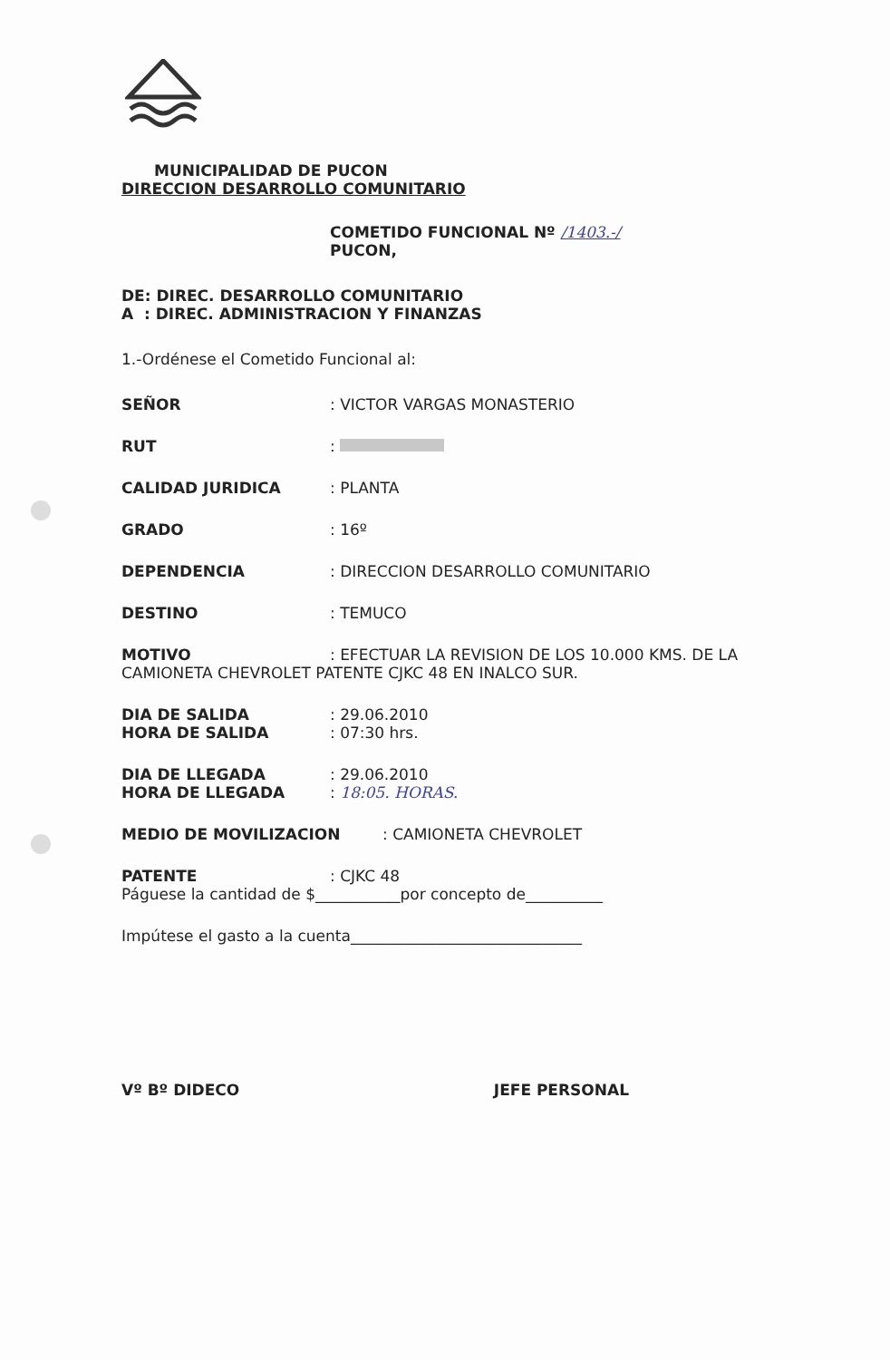MUNICIPALIDAD DE PUCON
DIRECCION DESARROLLO COMUNITARIO
COMETIDO FUNCIONAL Nº /1403.-/
PUCON,
DE: DIREC. DESARROLLO COMUNITARIO
A : DIREC. ADMINISTRACION Y FINANZAS
1.-Ordénese el Cometido Funcional al:
SEÑOR: VICTOR VARGAS MONASTERIO
RUT:
CALIDAD JURIDICA: PLANTA
GRADO: 16º
DEPENDENCIA: DIRECCION DESARROLLO COMUNITARIO
DESTINO: TEMUCO
MOTIVO: EFECTUAR LA REVISION DE LOS 10.000 KMS. DE LA CAMIONETA CHEVROLET PATENTE CJKC 48 EN INALCO SUR.
DIA DE SALIDA: 29.06.2010
HORA DE SALIDA: 07:30 hrs.
DIA DE LLEGADA: 29.06.2010
HORA DE LLEGADA: 18:05. HORAS.
MEDIO DE MOVILIZACION: CAMIONETA CHEVROLET
PATENTE: CJKC 48
Páguese la cantidad de $___________por concepto de__________
Impútese el gasto a la cuenta______________________________
Vº Bº DIDECO JEFE PERSONAL